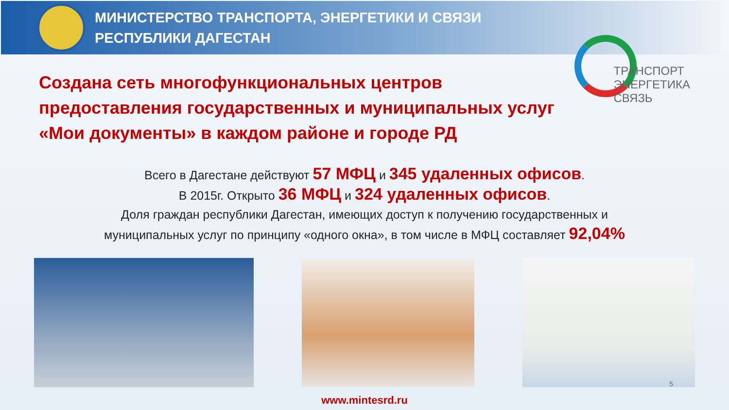МИНИСТЕРСТВО ТРАНСПОРТА, ЭНЕРГЕТИКИ И СВЯЗИ
РЕСПУБЛИКИ ДАГЕСТАН
ТРАНСПОРТ
ЭНЕРГЕТИКА
СВЯЗЬ
Создана сеть многофункциональных центров
предоставления государственных и муниципальных услуг
«Мои документы» в каждом районе и городе РД
Всего в Дагестане действуют 57 МФЦ и 345 удаленных офисов.
В 2015г. Открыто 36 МФЦ и 324 удаленных офисов.
Доля граждан республики Дагестан, имеющих доступ к получению государственных и
муниципальных услуг по принципу «одного окна», в том числе в МФЦ составляет 92,04%
www.mintesrd.ru
5